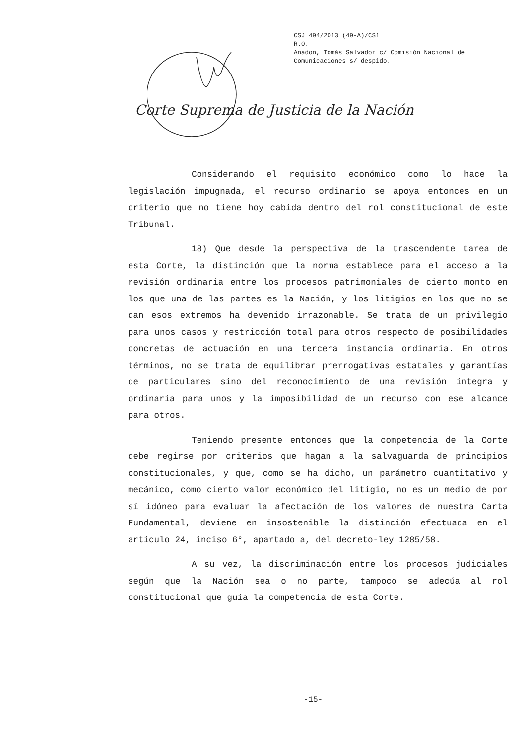CSJ 494/2013 (49-A)/CS1
R.O.
Anadon, Tomás Salvador c/ Comisión Nacional de
Comunicaciones s/ despido.
Corte Suprema de Justicia de la Nación
Considerando el requisito económico como lo hace la legislación impugnada, el recurso ordinario se apoya entonces en un criterio que no tiene hoy cabida dentro del rol constitucional de este Tribunal.
18) Que desde la perspectiva de la trascendente tarea de esta Corte, la distinción que la norma establece para el acceso a la revisión ordinaria entre los procesos patrimoniales de cierto monto en los que una de las partes es la Nación, y los litigios en los que no se dan esos extremos ha devenido irrazonable. Se trata de un privilegio para unos casos y restricción total para otros respecto de posibilidades concretas de actuación en una tercera instancia ordinaria. En otros términos, no se trata de equilibrar prerrogativas estatales y garantías de particulares sino del reconocimiento de una revisión íntegra y ordinaria para unos y la imposibilidad de un recurso con ese alcance para otros.
Teniendo presente entonces que la competencia de la Corte debe regirse por criterios que hagan a la salvaguarda de principios constitucionales, y que, como se ha dicho, un parámetro cuantitativo y mecánico, como cierto valor económico del litigio, no es un medio de por sí idóneo para evaluar la afectación de los valores de nuestra Carta Fundamental, deviene en insostenible la distinción efectuada en el artículo 24, inciso 6°, apartado a, del decreto-ley 1285/58.
A su vez, la discriminación entre los procesos judiciales según que la Nación sea o no parte, tampoco se adecúa al rol constitucional que guía la competencia de esta Corte.
-15-